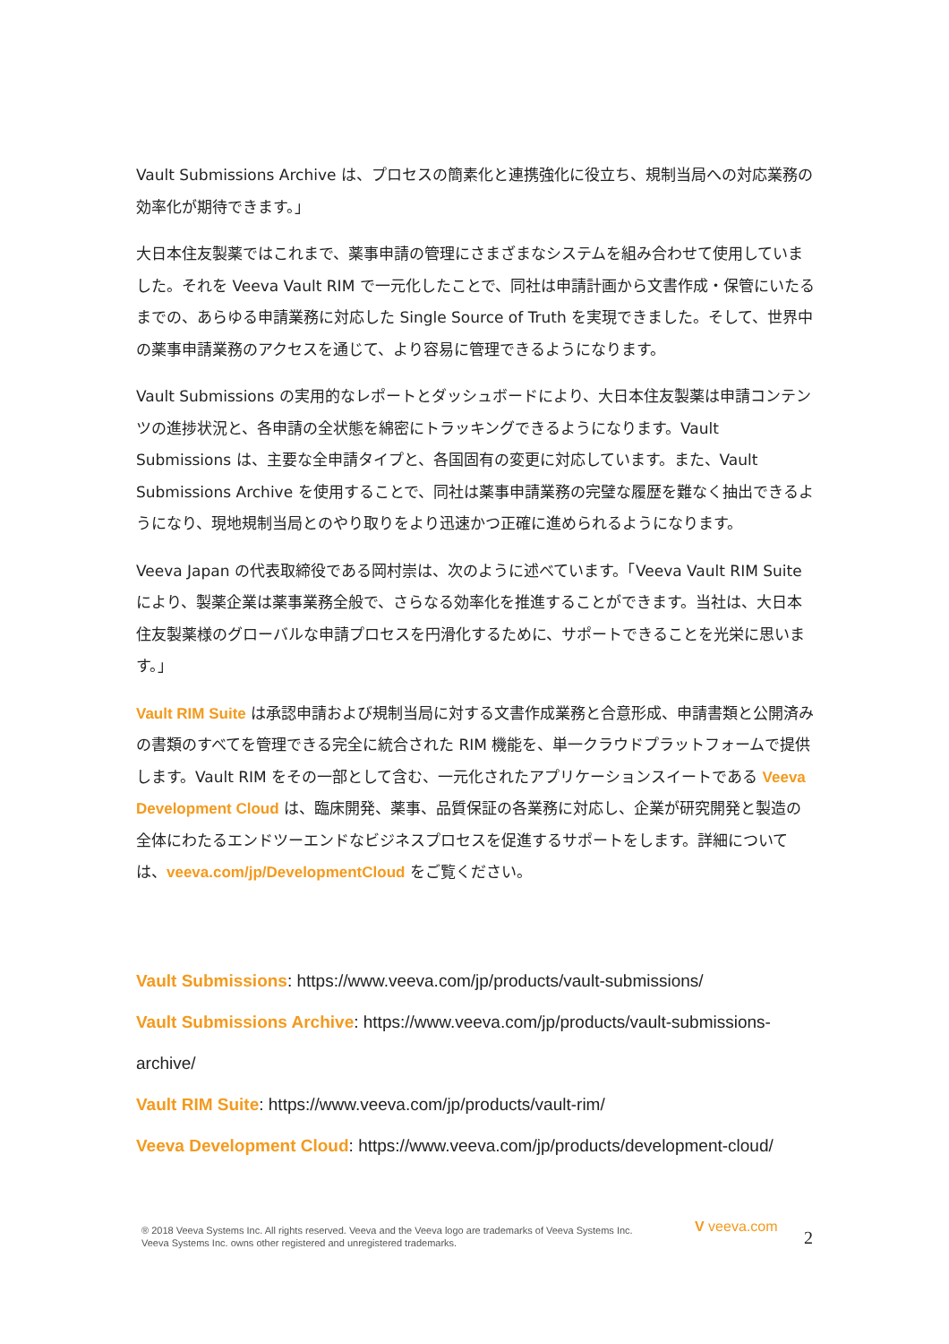Vault Submissions Archive は、プロセスの簡素化と連携強化に役立ち、規制当局への対応業務の効率化が期待できます。」
大日本住友製薬ではこれまで、薬事申請の管理にさまざまなシステムを組み合わせて使用していました。それを Veeva Vault RIM で一元化したことで、同社は申請計画から文書作成・保管にいたるまでの、あらゆる申請業務に対応した Single Source of Truth を実現できました。そして、世界中の薬事申請業務のアクセスを通じて、より容易に管理できるようになります。
Vault Submissions の実用的なレポートとダッシュボードにより、大日本住友製薬は申請コンテンツの進捗状況と、各申請の全状態を綿密にトラッキングできるようになります。Vault Submissions は、主要な全申請タイプと、各国固有の変更に対応しています。また、Vault Submissions Archive を使用することで、同社は薬事申請業務の完璧な履歴を難なく抽出できるようになり、現地規制当局とのやり取りをより迅速かつ正確に進められるようになります。
Veeva Japan の代表取締役である岡村崇は、次のように述べています。「Veeva Vault RIM Suite により、製薬企業は薬事業務全般で、さらなる効率化を推進することができます。当社は、大日本住友製薬様のグローバルな申請プロセスを円滑化するために、サポートできることを光栄に思います。」
Vault RIM Suite は承認申請および規制当局に対する文書作成業務と合意形成、申請書類と公開済みの書類のすべてを管理できる完全に統合された RIM 機能を、単一クラウドプラットフォームで提供します。Vault RIM をその一部として含む、一元化されたアプリケーションスイートである Veeva Development Cloud は、臨床開発、薬事、品質保証の各業務に対応し、企業が研究開発と製造の全体にわたるエンドツーエンドなビジネスプロセスを促進するサポートをします。詳細については、veeva.com/jp/DevelopmentCloud をご覧ください。
Vault Submissions: https://www.veeva.com/jp/products/vault-submissions/
Vault Submissions Archive: https://www.veeva.com/jp/products/vault-submissions-archive/
Vault RIM Suite: https://www.veeva.com/jp/products/vault-rim/
Veeva Development Cloud: https://www.veeva.com/jp/products/development-cloud/
® 2018 Veeva Systems Inc. All rights reserved. Veeva and the Veeva logo are trademarks of Veeva Systems Inc.
Veeva Systems Inc. owns other registered and unregistered trademarks.
V veeva.com
2